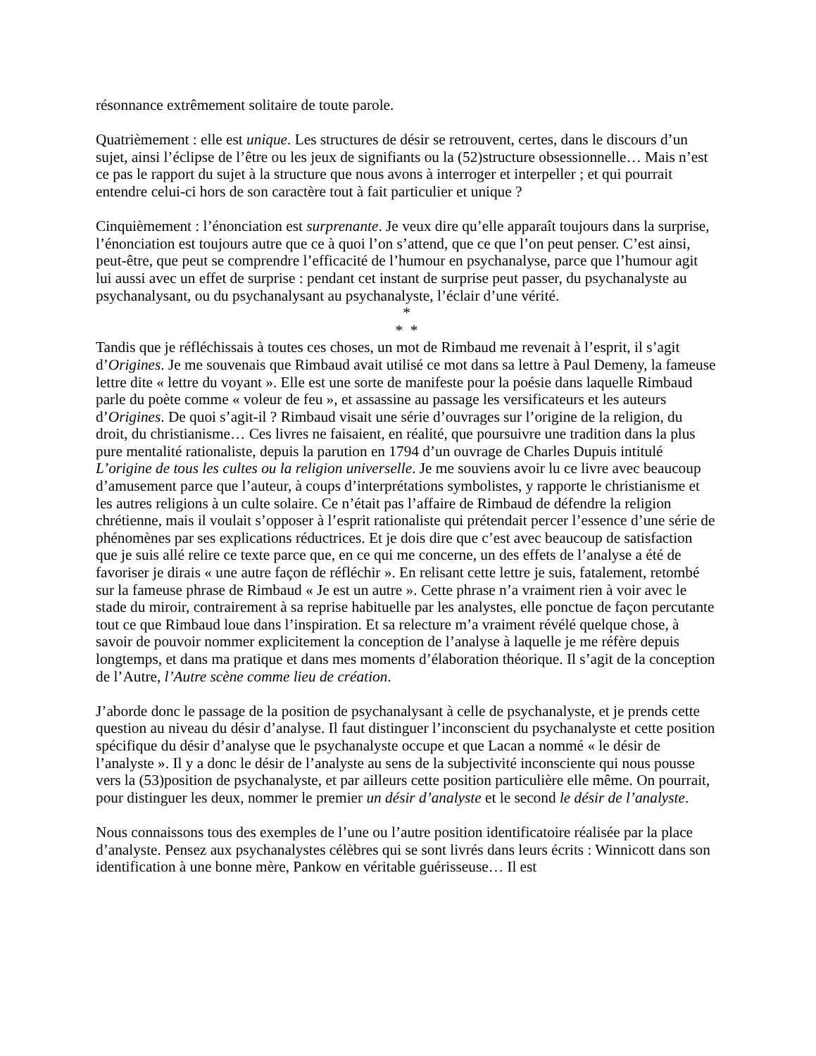résonnance extrêmement solitaire de toute parole.
Quatrièmement : elle est unique. Les structures de désir se retrouvent, certes, dans le discours d’un sujet, ainsi l’éclipse de l’être ou les jeux de signifiants ou la (52)structure obsessionnelle… Mais n’est ce pas le rapport du sujet à la structure que nous avons à interroger et interpeller ; et qui pourrait entendre celui-ci hors de son caractère tout à fait particulier et unique ?
Cinquièmement : l’énonciation est surprenante. Je veux dire qu’elle apparaît toujours dans la surprise, l’énonciation est toujours autre que ce à quoi l’on s’attend, que ce que l’on peut penser. C’est ainsi, peut-être, que peut se comprendre l’efficacité de l’humour en psychanalyse, parce que l’humour agit lui aussi avec un effet de surprise : pendant cet instant de surprise peut passer, du psychanalyste au psychanalysant, ou du psychanalysant au psychanalyste, l’éclair d’une vérité.
*
* *
Tandis que je réfléchissais à toutes ces choses, un mot de Rimbaud me revenait à l’esprit, il s’agit d’Origines. Je me souvenais que Rimbaud avait utilisé ce mot dans sa lettre à Paul Demeny, la fameuse lettre dite « lettre du voyant ». Elle est une sorte de manifeste pour la poésie dans laquelle Rimbaud parle du poète comme « voleur de feu », et assassine au passage les versificateurs et les auteurs d’Origines. De quoi s’agit-il ? Rimbaud visait une série d’ouvrages sur l’origine de la religion, du droit, du christianisme… Ces livres ne faisaient, en réalité, que poursuivre une tradition dans la plus pure mentalité rationaliste, depuis la parution en 1794 d’un ouvrage de Charles Dupuis intitulé L’origine de tous les cultes ou la religion universelle. Je me souviens avoir lu ce livre avec beaucoup d’amusement parce que l’auteur, à coups d’interprétations symbolistes, y rapporte le christianisme et les autres religions à un culte solaire. Ce n’était pas l’affaire de Rimbaud de défendre la religion chrétienne, mais il voulait s’opposer à l’esprit rationaliste qui prétendait percer l’essence d’une série de phénomènes par ses explications réductrices. Et je dois dire que c’est avec beaucoup de satisfaction que je suis allé relire ce texte parce que, en ce qui me concerne, un des effets de l’analyse a été de favoriser je dirais « une autre façon de réfléchir ». En relisant cette lettre je suis, fatalement, retombé sur la fameuse phrase de Rimbaud « Je est un autre ». Cette phrase n’a vraiment rien à voir avec le stade du miroir, contrairement à sa reprise habituelle par les analystes, elle ponctue de façon percutante tout ce que Rimbaud loue dans l’inspiration. Et sa relecture m’a vraiment révélé quelque chose, à savoir de pouvoir nommer explicitement la conception de l’analyse à laquelle je me réfère depuis longtemps, et dans ma pratique et dans mes moments d’élaboration théorique. Il s’agit de la conception de l’Autre, l’Autre scène comme lieu de création.
J’aborde donc le passage de la position de psychanalysant à celle de psychanalyste, et je prends cette question au niveau du désir d’analyse. Il faut distinguer l’inconscient du psychanalyste et cette position spécifique du désir d’analyse que le psychanalyste occupe et que Lacan a nommé « le désir de l’analyste ». Il y a donc le désir de l’analyste au sens de la subjectivité inconsciente qui nous pousse vers la (53)position de psychanalyste, et par ailleurs cette position particulière elle même. On pourrait, pour distinguer les deux, nommer le premier un désir d’analyste et le second le désir de l’analyste.
Nous connaissons tous des exemples de l’une ou l’autre position identificatoire réalisée par la place d’analyste. Pensez aux psychanalystes célèbres qui se sont livrés dans leurs écrits : Winnicott dans son identification à une bonne mère, Pankow en véritable guérisseuse… Il est